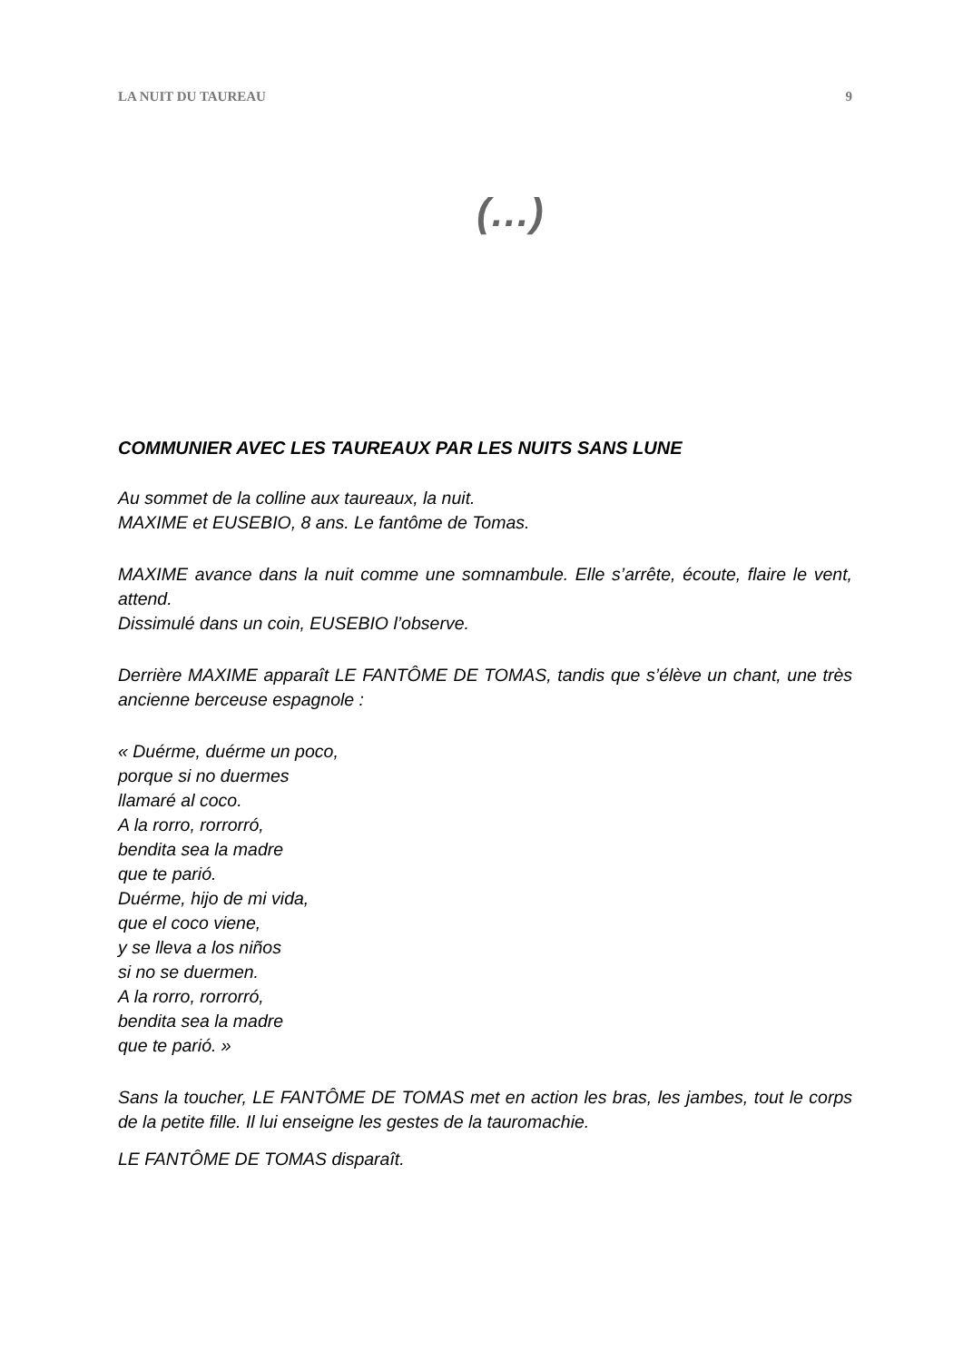LA NUIT DU TAUREAU 9
(…)
COMMUNIER AVEC LES TAUREAUX PAR LES NUITS SANS LUNE
Au sommet de la colline aux taureaux, la nuit.
MAXIME et EUSEBIO, 8 ans. Le fantôme de Tomas.
MAXIME avance dans la nuit comme une somnambule. Elle s’arrête, écoute, flaire le vent, attend.
Dissimulé dans un coin, EUSEBIO l’observe.
Derrière MAXIME apparaît LE FANTÔME DE TOMAS, tandis que s’élève un chant, une très ancienne berceuse espagnole :
« Duérme, duérme un poco,
porque si no duermes
llamaré al coco.
A la rorro, rorrorró,
bendita sea la madre
que te parió.
Duérme, hijo de mi vida,
que el coco viene,
y se lleva a los niños
si no se duermen.
A la rorro, rorrorró,
bendita sea la madre
que te parió. »
Sans la toucher, LE FANTÔME DE TOMAS met en action les bras, les jambes, tout le corps de la petite fille. Il lui enseigne les gestes de la tauromachie.
LE FANTÔME DE TOMAS disparaît.